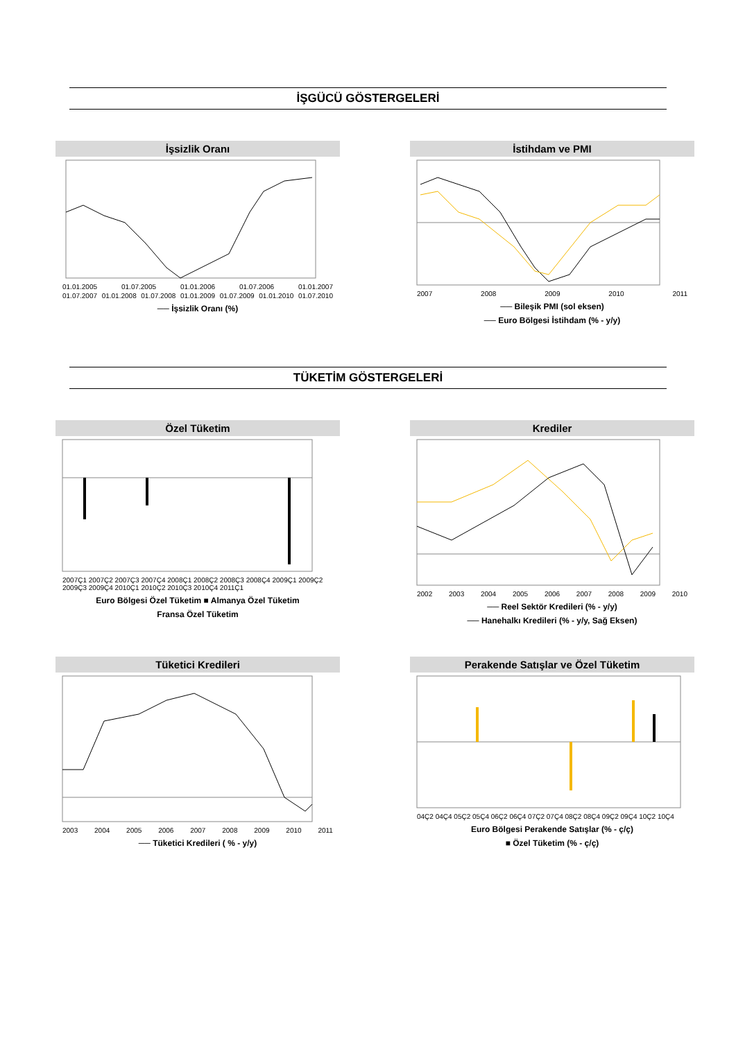İŞGÜCÜ GÖSTERGELERİ
İşsizlik Oranı
01.01.2005 01.07.2005 01.01.2006 01.07.2006 01.01.2007
01.07.2007 01.01.2008 01.07.2008 01.01.2009 01.07.2009 01.01.2010 01.07.2010
── İşsizlik Oranı (%)
İstihdam ve PMI
2007 2008 2009 2010 2011
── Bileşik PMI (sol eksen)
── Euro Bölgesi İstihdam (% - y/y)
TÜKETİM GÖSTERGELERİ
Özel Tüketim
2007Ç1 2007Ç2 2007Ç3 2007Ç4 2008Ç1 2008Ç2 2008Ç3 2008Ç4 2009Ç1 2009Ç2 2009Ç3 2009Ç4 2010Ç1 2010Ç2 2010Ç3 2010Ç4 2011Ç1
Euro Bölgesi Özel Tüketim ■ Almanya Özel Tüketim
Fransa Özel Tüketim
Krediler
2002 2003 2004 2005 2006 2007 2008 2009 2010
── Reel Sektör Kredileri (% - y/y)
── Hanehalkı Kredileri (% - y/y, Sağ Eksen)
Tüketici Kredileri
2003 2004 2005 2006 2007 2008 2009 2010 2011
── Tüketici Kredileri ( % - y/y)
Perakende Satışlar ve Özel Tüketim
04Ç2 04Ç4 05Ç2 05Ç4 06Ç2 06Ç4 07Ç2 07Ç4 08Ç2 08Ç4 09Ç2 09Ç4 10Ç2 10Ç4
Euro Bölgesi Perakende Satışlar (% - ç/ç)
■ Özel Tüketim (% - ç/ç)